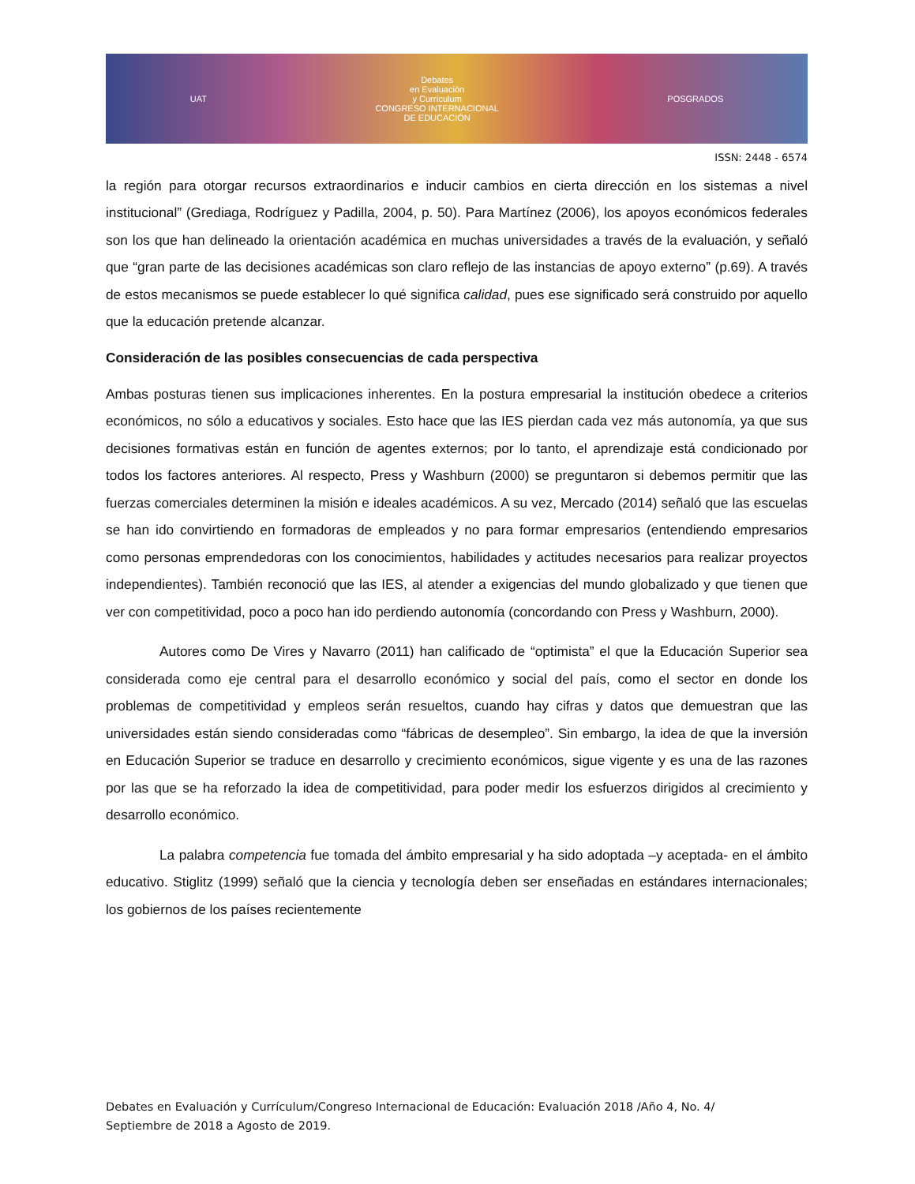UAT
Debates
en Evaluación
y Currículum
CONGRESO INTERNACIONAL
DE EDUCACIÓN
POSGRADOS
ISSN: 2448 - 6574
la región para otorgar recursos extraordinarios e inducir cambios en cierta dirección en los sistemas a nivel institucional” (Grediaga, Rodríguez y Padilla, 2004, p. 50). Para Martínez (2006), los apoyos económicos federales son los que han delineado la orientación académica en muchas universidades a través de la evaluación, y señaló que “gran parte de las decisiones académicas son claro reflejo de las instancias de apoyo externo” (p.69). A través de estos mecanismos se puede establecer lo qué significa calidad, pues ese significado será construido por aquello que la educación pretende alcanzar.
Consideración de las posibles consecuencias de cada perspectiva
Ambas posturas tienen sus implicaciones inherentes. En la postura empresarial la institución obedece a criterios económicos, no sólo a educativos y sociales. Esto hace que las IES pierdan cada vez más autonomía, ya que sus decisiones formativas están en función de agentes externos; por lo tanto, el aprendizaje está condicionado por todos los factores anteriores. Al respecto, Press y Washburn (2000) se preguntaron si debemos permitir que las fuerzas comerciales determinen la misión e ideales académicos. A su vez, Mercado (2014) señaló que las escuelas se han ido convirtiendo en formadoras de empleados y no para formar empresarios (entendiendo empresarios como personas emprendedoras con los conocimientos, habilidades y actitudes necesarios para realizar proyectos independientes). También reconoció que las IES, al atender a exigencias del mundo globalizado y que tienen que ver con competitividad, poco a poco han ido perdiendo autonomía (concordando con Press y Washburn, 2000).
Autores como De Vires y Navarro (2011) han calificado de “optimista” el que la Educación Superior sea considerada como eje central para el desarrollo económico y social del país, como el sector en donde los problemas de competitividad y empleos serán resueltos, cuando hay cifras y datos que demuestran que las universidades están siendo consideradas como “fábricas de desempleo”. Sin embargo, la idea de que la inversión en Educación Superior se traduce en desarrollo y crecimiento económicos, sigue vigente y es una de las razones por las que se ha reforzado la idea de competitividad, para poder medir los esfuerzos dirigidos al crecimiento y desarrollo económico.
La palabra competencia fue tomada del ámbito empresarial y ha sido adoptada –y aceptada- en el ámbito educativo. Stiglitz (1999) señaló que la ciencia y tecnología deben ser enseñadas en estándares internacionales; los gobiernos de los países recientemente
Debates en Evaluación y Currículum/Congreso Internacional de Educación: Evaluación 2018 /Año 4, No. 4/
Septiembre de 2018 a Agosto de 2019.